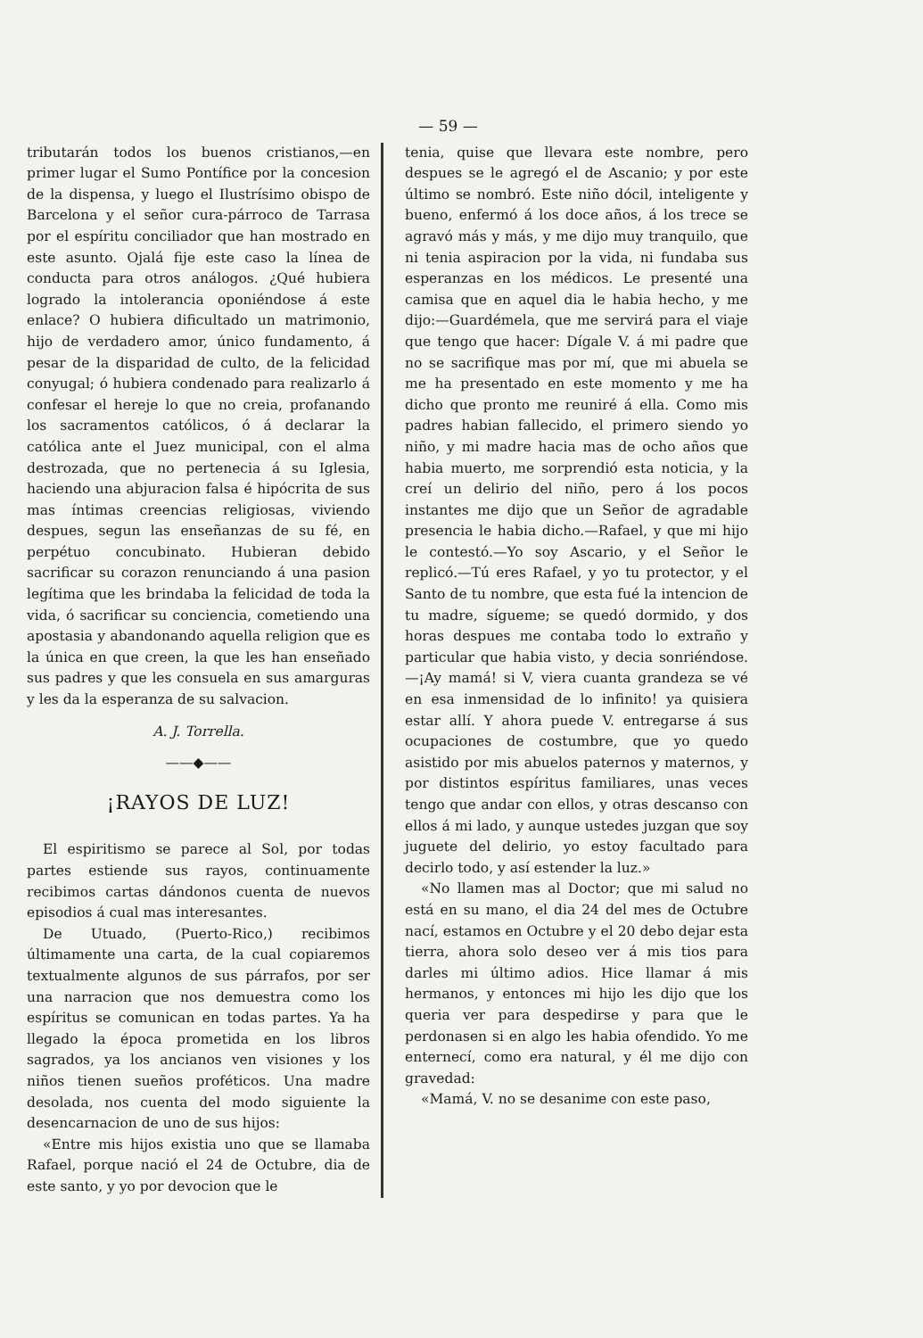— 59 —
tributarán todos los buenos cristianos,—en primer lugar el Sumo Pontífice por la concesion de la dispensa, y luego el Ilustrísimo obispo de Barcelona y el señor cura-párroco de Tarrasa por el espíritu conciliador que han mostrado en este asunto. Ojalá fije este caso la línea de conducta para otros análogos. ¿Qué hubiera logrado la intolerancia oponiéndose á este enlace? O hubiera dificultado un matrimonio, hijo de verdadero amor, único fundamento, á pesar de la disparidad de culto, de la felicidad conyugal; ó hubiera condenado para realizarlo á confesar el hereje lo que no creia, profanando los sacramentos católicos, ó á declarar la católica ante el Juez municipal, con el alma destrozada, que no pertenecia á su Iglesia, haciendo una abjuracion falsa é hipócrita de sus mas íntimas creencias religiosas, viviendo despues, segun las enseñanzas de su fé, en perpétuo concubinato. Hubieran debido sacrificar su corazon renunciando á una pasion legítima que les brindaba la felicidad de toda la vida, ó sacrificar su conciencia, cometiendo una apostasia y abandonando aquella religion que es la única en que creen, la que les han enseñado sus padres y que les consuela en sus amarguras y les da la esperanza de su salvacion.
A. J. Torrella.
——◆——
¡RAYOS DE LUZ!
El espiritismo se parece al Sol, por todas partes estiende sus rayos, continuamente recibimos cartas dándonos cuenta de nuevos episodios á cual mas interesantes.
De Utuado, (Puerto-Rico,) recibimos últimamente una carta, de la cual copiaremos textualmente algunos de sus párrafos, por ser una narracion que nos demuestra como los espíritus se comunican en todas partes. Ya ha llegado la época prometida en los libros sagrados, ya los ancianos ven visiones y los niños tienen sueños proféticos. Una madre desolada, nos cuenta del modo siguiente la desencarnacion de uno de sus hijos:
«Entre mis hijos existia uno que se llamaba Rafael, porque nació el 24 de Octubre, dia de este santo, y yo por devocion que le
tenia, quise que llevara este nombre, pero despues se le agregó el de Ascanio; y por este último se nombró. Este niño dócil, inteligente y bueno, enfermó á los doce años, á los trece se agravó más y más, y me dijo muy tranquilo, que ni tenia aspiracion por la vida, ni fundaba sus esperanzas en los médicos. Le presenté una camisa que en aquel dia le habia hecho, y me dijo:—Guardémela, que me servirá para el viaje que tengo que hacer: Dígale V. á mi padre que no se sacrifique mas por mí, que mi abuela se me ha presentado en este momento y me ha dicho que pronto me reuniré á ella. Como mis padres habian fallecido, el primero siendo yo niño, y mi madre hacia mas de ocho años que habia muerto, me sorprendió esta noticia, y la creí un delirio del niño, pero á los pocos instantes me dijo que un Señor de agradable presencia le habia dicho.—Rafael, y que mi hijo le contestó.—Yo soy Ascario, y el Señor le replicó.—Tú eres Rafael, y yo tu protector, y el Santo de tu nombre, que esta fué la intencion de tu madre, sígueme; se quedó dormido, y dos horas despues me contaba todo lo extraño y particular que habia visto, y decia sonriéndose.—¡Ay mamá! si V, viera cuanta grandeza se vé en esa inmensidad de lo infinito! ya quisiera estar allí. Y ahora puede V. entregarse á sus ocupaciones de costumbre, que yo quedo asistido por mis abuelos paternos y maternos, y por distintos espíritus familiares, unas veces tengo que andar con ellos, y otras descanso con ellos á mi lado, y aunque ustedes juzgan que soy juguete del delirio, yo estoy facultado para decirlo todo, y así estender la luz.»
«No llamen mas al Doctor; que mi salud no está en su mano, el dia 24 del mes de Octubre nací, estamos en Octubre y el 20 debo dejar esta tierra, ahora solo deseo ver á mis tios para darles mi último adios. Hice llamar á mis hermanos, y entonces mi hijo les dijo que los queria ver para despedirse y para que le perdonasen si en algo les habia ofendido. Yo me enternecí, como era natural, y él me dijo con gravedad:
«Mamá, V. no se desanime con este paso,